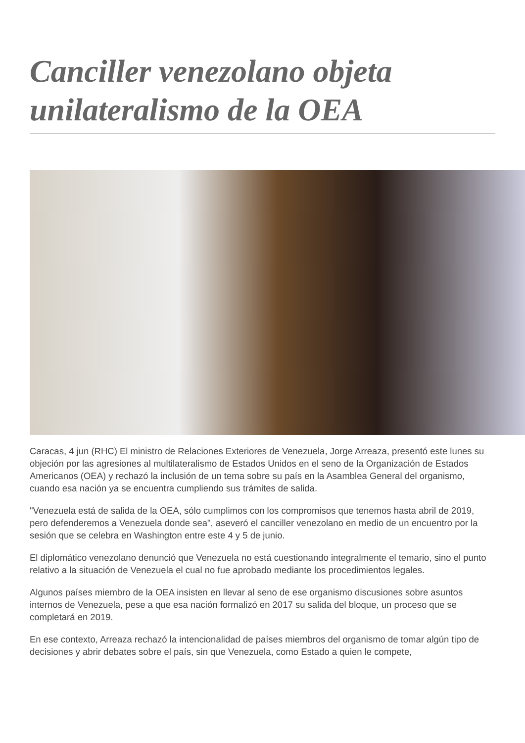Canciller venezolano objeta unilateralismo de la OEA
Caracas, 4 jun (RHC) El ministro de Relaciones Exteriores de Venezuela, Jorge Arreaza, presentó este lunes su objeción por las agresiones al multilateralismo de Estados Unidos en el seno de la Organización de Estados Americanos (OEA) y rechazó la inclusión de un tema sobre su país en la Asamblea General del organismo, cuando esa nación ya se encuentra cumpliendo sus trámites de salida.
"Venezuela está de salida de la OEA, sólo cumplimos con los compromisos que tenemos hasta abril de 2019, pero defenderemos a Venezuela donde sea", aseveró el canciller venezolano en medio de un encuentro por la sesión que se celebra en Washington entre este 4 y 5 de junio.
El diplomático venezolano denunció que Venezuela no está cuestionando integralmente el temario, sino el punto relativo a la situación de Venezuela el cual no fue aprobado mediante los procedimientos legales.
Algunos países miembro de la OEA insisten en llevar al seno de ese organismo discusiones sobre asuntos internos de Venezuela, pese a que esa nación formalizó en 2017 su salida del bloque, un proceso que se completará en 2019.
En ese contexto, Arreaza rechazó la intencionalidad de países miembros del organismo de tomar algún tipo de decisiones y abrir debates sobre el país, sin que Venezuela, como Estado a quien le compete,